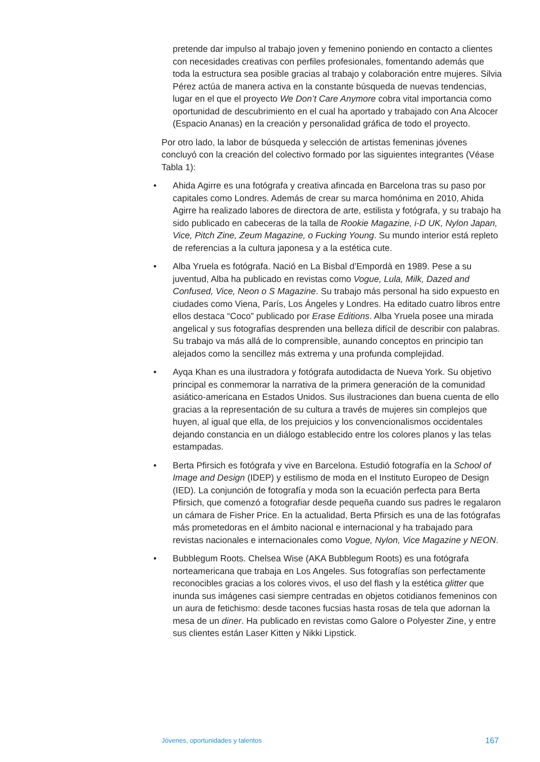pretende dar impulso al trabajo joven y femenino poniendo en contacto a clientes con necesidades creativas con perfiles profesionales, fomentando además que toda la estructura sea posible gracias al trabajo y colaboración entre mujeres. Silvia Pérez actúa de manera activa en la constante búsqueda de nuevas tendencias, lugar en el que el proyecto We Don’t Care Anymore cobra vital importancia como oportunidad de descubrimiento en el cual ha aportado y trabajado con Ana Alcocer (Espacio Ananas) en la creación y personalidad gráfica de todo el proyecto.
Por otro lado, la labor de búsqueda y selección de artistas femeninas jóvenes concluyó con la creación del colectivo formado por las siguientes integrantes (Véase Tabla 1):
• Ahida Agirre es una fotógrafa y creativa afincada en Barcelona tras su paso por capitales como Londres. Además de crear su marca homónima en 2010, Ahida Agirre ha realizado labores de directora de arte, estilista y fotógrafa, y su trabajo ha sido publicado en cabeceras de la talla de Rookie Magazine, i-D UK, Nylon Japan, Vice, Pitch Zine, Zeum Magazine, o Fucking Young. Su mundo interior está repleto de referencias a la cultura japonesa y a la estética cute.
• Alba Yruela es fotógrafa. Nació en La Bisbal d’Empordà en 1989. Pese a su juventud, Alba ha publicado en revistas como Vogue, Lula, Milk, Dazed and Confused, Vice, Neon o S Magazine. Su trabajo más personal ha sido expuesto en ciudades como Viena, París, Los Ángeles y Londres. Ha editado cuatro libros entre ellos destaca “Coco” publicado por Erase Editions. Alba Yruela posee una mirada angelical y sus fotografías desprenden una belleza difícil de describir con palabras. Su trabajo va más allá de lo comprensible, aunando conceptos en principio tan alejados como la sencillez más extrema y una profunda complejidad.
• Ayqa Khan es una ilustradora y fotógrafa autodidacta de Nueva York. Su objetivo principal es conmemorar la narrativa de la primera generación de la comunidad asiático-americana en Estados Unidos. Sus ilustraciones dan buena cuenta de ello gracias a la representación de su cultura a través de mujeres sin complejos que huyen, al igual que ella, de los prejuicios y los convencionalismos occidentales dejando constancia en un diálogo establecido entre los colores planos y las telas estampadas.
• Berta Pfirsich es fotógrafa y vive en Barcelona. Estudió fotografía en la School of Image and Design (IDEP) y estilismo de moda en el Instituto Europeo de Design (IED). La conjunción de fotografía y moda son la ecuación perfecta para Berta Pfirsich, que comenzó a fotografiar desde pequeña cuando sus padres le regalaron un cámara de Fisher Price. En la actualidad, Berta Pfirsich es una de las fotógrafas más prometedoras en el ámbito nacional e internacional y ha trabajado para revistas nacionales e internacionales como Vogue, Nylon, Vice Magazine y NEON.
• Bubblegum Roots. Chelsea Wise (AKA Bubblegum Roots) es una fotógrafa norteamericana que trabaja en Los Angeles. Sus fotografías son perfectamente reconocibles gracias a los colores vivos, el uso del flash y la estética glitter que inunda sus imágenes casi siempre centradas en objetos cotidianos femeninos con un aura de fetichismo: desde tacones fucsias hasta rosas de tela que adornan la mesa de un diner. Ha publicado en revistas como Galore o Polyester Zine, y entre sus clientes están Laser Kitten y Nikki Lipstick.
Jóvenes, oportunidades y talentos 167